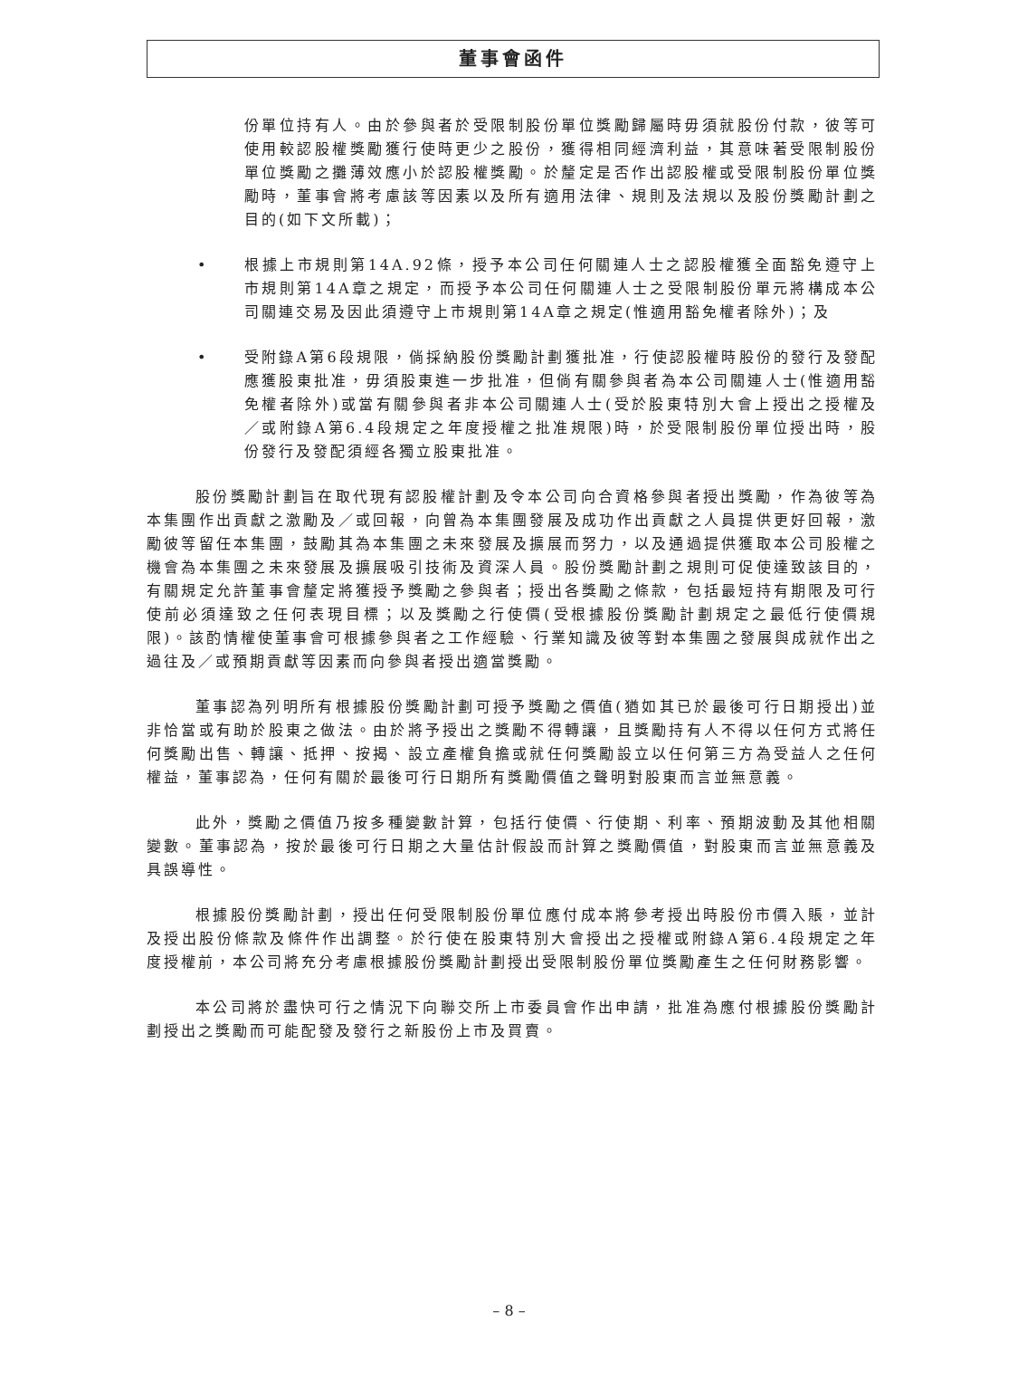董事會函件
份單位持有人。由於參與者於受限制股份單位獎勵歸屬時毋須就股份付款，彼等可使用較認股權獎勵獲行使時更少之股份，獲得相同經濟利益，其意味著受限制股份單位獎勵之攤薄效應小於認股權獎勵。於釐定是否作出認股權或受限制股份單位獎勵時，董事會將考慮該等因素以及所有適用法律、規則及法規以及股份獎勵計劃之目的(如下文所載)；
• 根據上市規則第14A.92條，授予本公司任何關連人士之認股權獲全面豁免遵守上市規則第14A章之規定，而授予本公司任何關連人士之受限制股份單元將構成本公司關連交易及因此須遵守上市規則第14A章之規定(惟適用豁免權者除外)；及
• 受附錄A第6段規限，倘採納股份獎勵計劃獲批准，行使認股權時股份的發行及發配應獲股東批准，毋須股東進一步批准，但倘有關參與者為本公司關連人士(惟適用豁免權者除外)或當有關參與者非本公司關連人士(受於股東特別大會上授出之授權及／或附錄A第6.4段規定之年度授權之批准規限)時，於受限制股份單位授出時，股份發行及發配須經各獨立股東批准。
股份獎勵計劃旨在取代現有認股權計劃及令本公司向合資格參與者授出獎勵，作為彼等為本集團作出貢獻之激勵及／或回報，向曾為本集團發展及成功作出貢獻之人員提供更好回報，激勵彼等留任本集團，鼓勵其為本集團之未來發展及擴展而努力，以及通過提供獲取本公司股權之機會為本集團之未來發展及擴展吸引技術及資深人員。股份獎勵計劃之規則可促使達致該目的，有關規定允許董事會釐定將獲授予獎勵之參與者；授出各獎勵之條款，包括最短持有期限及可行使前必須達致之任何表現目標；以及獎勵之行使價(受根據股份獎勵計劃規定之最低行使價規限)。該酌情權使董事會可根據參與者之工作經驗、行業知識及彼等對本集團之發展與成就作出之過往及／或預期貢獻等因素而向參與者授出適當獎勵。
董事認為列明所有根據股份獎勵計劃可授予獎勵之價值(猶如其已於最後可行日期授出)並非恰當或有助於股東之做法。由於將予授出之獎勵不得轉讓，且獎勵持有人不得以任何方式將任何獎勵出售、轉讓、抵押、按揭、設立產權負擔或就任何獎勵設立以任何第三方為受益人之任何權益，董事認為，任何有關於最後可行日期所有獎勵價值之聲明對股東而言並無意義。
此外，獎勵之價值乃按多種變數計算，包括行使價、行使期、利率、預期波動及其他相關變數。董事認為，按於最後可行日期之大量估計假設而計算之獎勵價值，對股東而言並無意義及具誤導性。
根據股份獎勵計劃，授出任何受限制股份單位應付成本將參考授出時股份市價入賬，並計及授出股份條款及條件作出調整。於行使在股東特別大會授出之授權或附錄A第6.4段規定之年度授權前，本公司將充分考慮根據股份獎勵計劃授出受限制股份單位獎勵產生之任何財務影響。
本公司將於盡快可行之情況下向聯交所上市委員會作出申請，批准為應付根據股份獎勵計劃授出之獎勵而可能配發及發行之新股份上市及買賣。
– 8 –